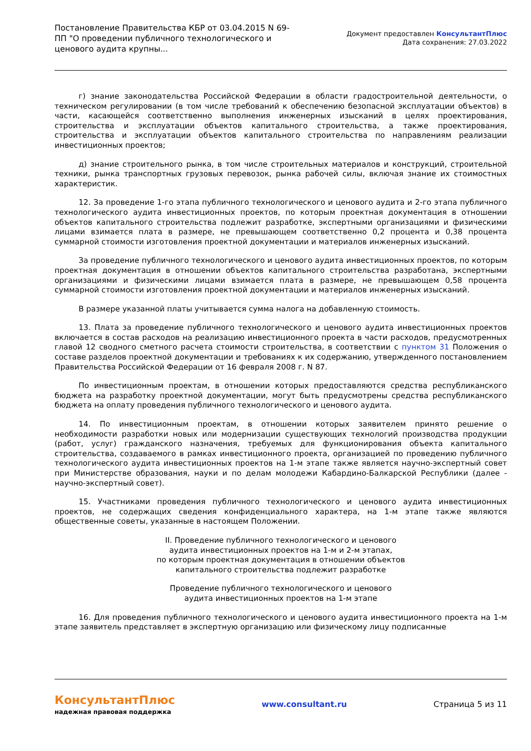Постановление Правительства КБР от 03.04.2015 N 69-ПП "О проведении публичного технологического и ценового аудита крупны...
Документ предоставлен КонсультантПлюс
Дата сохранения: 27.03.2022
г) знание законодательства Российской Федерации в области градостроительной деятельности, о техническом регулировании (в том числе требований к обеспечению безопасной эксплуатации объектов) в части, касающейся соответственно выполнения инженерных изысканий в целях проектирования, строительства и эксплуатации объектов капитального строительства, а также проектирования, строительства и эксплуатации объектов капитального строительства по направлениям реализации инвестиционных проектов;
д) знание строительного рынка, в том числе строительных материалов и конструкций, строительной техники, рынка транспортных грузовых перевозок, рынка рабочей силы, включая знание их стоимостных характеристик.
12. За проведение 1-го этапа публичного технологического и ценового аудита и 2-го этапа публичного технологического аудита инвестиционных проектов, по которым проектная документация в отношении объектов капитального строительства подлежит разработке, экспертными организациями и физическими лицами взимается плата в размере, не превышающем соответственно 0,2 процента и 0,38 процента суммарной стоимости изготовления проектной документации и материалов инженерных изысканий.
За проведение публичного технологического и ценового аудита инвестиционных проектов, по которым проектная документация в отношении объектов капитального строительства разработана, экспертными организациями и физическими лицами взимается плата в размере, не превышающем 0,58 процента суммарной стоимости изготовления проектной документации и материалов инженерных изысканий.
В размере указанной платы учитывается сумма налога на добавленную стоимость.
13. Плата за проведение публичного технологического и ценового аудита инвестиционных проектов включается в состав расходов на реализацию инвестиционного проекта в части расходов, предусмотренных главой 12 сводного сметного расчета стоимости строительства, в соответствии с пунктом 31 Положения о составе разделов проектной документации и требованиях к их содержанию, утвержденного постановлением Правительства Российской Федерации от 16 февраля 2008 г. N 87.
По инвестиционным проектам, в отношении которых предоставляются средства республиканского бюджета на разработку проектной документации, могут быть предусмотрены средства республиканского бюджета на оплату проведения публичного технологического и ценового аудита.
14. По инвестиционным проектам, в отношении которых заявителем принято решение о необходимости разработки новых или модернизации существующих технологий производства продукции (работ, услуг) гражданского назначения, требуемых для функционирования объекта капитального строительства, создаваемого в рамках инвестиционного проекта, организацией по проведению публичного технологического аудита инвестиционных проектов на 1-м этапе также является научно-экспертный совет при Министерстве образования, науки и по делам молодежи Кабардино-Балкарской Республики (далее - научно-экспертный совет).
15. Участниками проведения публичного технологического и ценового аудита инвестиционных проектов, не содержащих сведения конфиденциального характера, на 1-м этапе также являются общественные советы, указанные в настоящем Положении.
II. Проведение публичного технологического и ценового
аудита инвестиционных проектов на 1-м и 2-м этапах,
по которым проектная документация в отношении объектов
капитального строительства подлежит разработке
Проведение публичного технологического и ценового
аудита инвестиционных проектов на 1-м этапе
16. Для проведения публичного технологического и ценового аудита инвестиционного проекта на 1-м этапе заявитель представляет в экспертную организацию или физическому лицу подписанные
КонсультантПлюс
надежная правовая поддержка
www.consultant.ru Страница 5 из 11